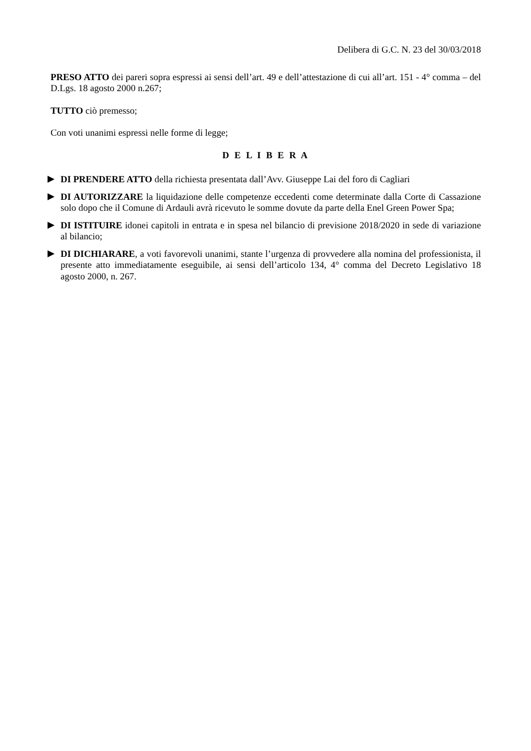Delibera di G.C. N. 23 del 30/03/2018
PRESO ATTO dei pareri sopra espressi ai sensi dell’art. 49 e dell’attestazione di cui all’art. 151 - 4° comma – del D.Lgs. 18 agosto 2000 n.267;
TUTTO ciò premesso;
Con voti unanimi espressi nelle forme di legge;
D E L I B E R A
DI PRENDERE ATTO della richiesta presentata dall’Avv. Giuseppe Lai del foro di Cagliari
DI AUTORIZZARE la liquidazione delle competenze eccedenti come determinate dalla Corte di Cassazione solo dopo che il Comune di Ardauli avrà ricevuto le somme dovute da parte della Enel Green Power Spa;
DI ISTITUIRE idonei capitoli in entrata e in spesa nel bilancio di previsione 2018/2020 in sede di variazione al bilancio;
DI DICHIARARE, a voti favorevoli unanimi, stante l’urgenza di provvedere alla nomina del professionista, il presente atto immediatamente eseguibile, ai sensi dell’articolo 134, 4° comma del Decreto Legislativo 18 agosto 2000, n. 267.